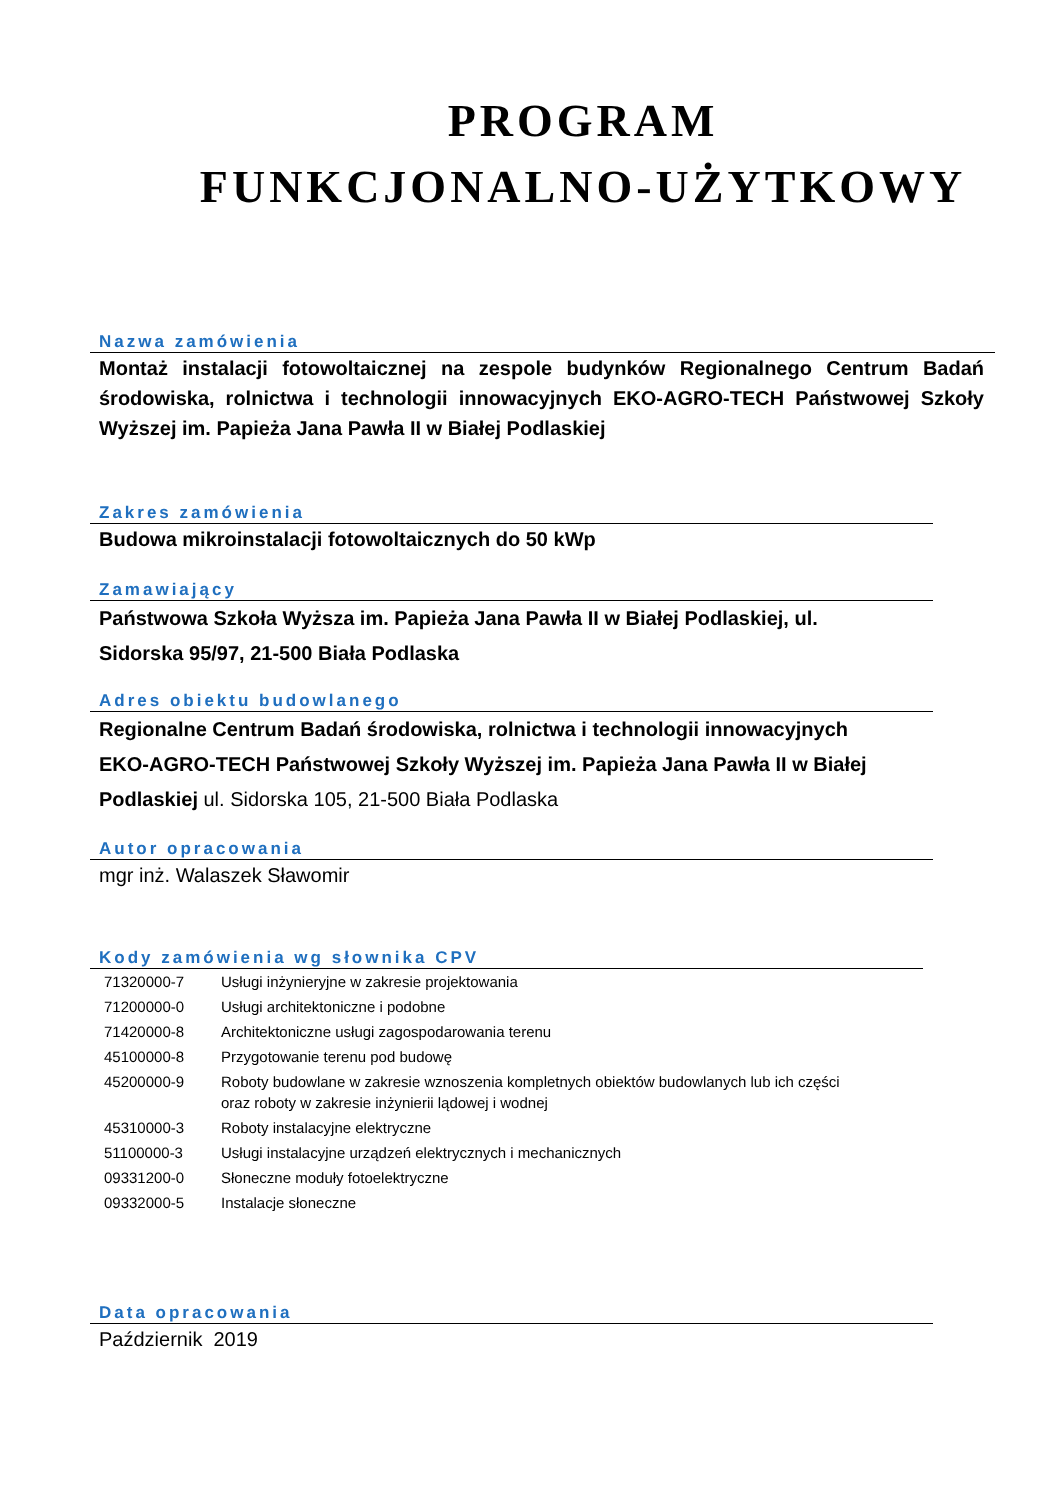PROGRAM
FUNKCJONALNO-UŻYTKOWY
Nazwa zamówienia
Montaż instalacji fotowoltaicznej na zespole budynków Regionalnego Centrum Badań środowiska, rolnictwa i technologii innowacyjnych EKO-AGRO-TECH Państwowej Szkoły Wyższej im. Papieża Jana Pawła II w Białej Podlaskiej
Zakres zamówienia
Budowa mikroinstalacji fotowoltaicznych do 50 kWp
Zamawiający
Państwowa Szkoła Wyższa im. Papieża Jana Pawła II w Białej Podlaskiej, ul. Sidorska 95/97, 21-500 Biała Podlaska
Adres obiektu budowlanego
Regionalne Centrum Badań środowiska, rolnictwa i technologii innowacyjnych EKO-AGRO-TECH Państwowej Szkoły Wyższej im. Papieża Jana Pawła II w Białej Podlaskiej ul. Sidorska 105, 21-500 Biała Podlaska
Autor opracowania
mgr inż. Walaszek Sławomir
Kody zamówienia wg słownika CPV
| 71320000-7 | Usługi inżynieryjne w zakresie projektowania |
| 71200000-0 | Usługi architektoniczne i podobne |
| 71420000-8 | Architektoniczne usługi zagospodarowania terenu |
| 45100000-8 | Przygotowanie terenu pod budowę |
| 45200000-9 | Roboty budowlane w zakresie wznoszenia kompletnych obiektów budowlanych lub ich części oraz roboty w zakresie inżynierii lądowej i wodnej |
| 45310000-3 | Roboty instalacyjne elektryczne |
| 51100000-3 | Usługi instalacyjne urządzeń elektrycznych i mechanicznych |
| 09331200-0 | Słoneczne moduły fotoelektryczne |
| 09332000-5 | Instalacje słoneczne |
Data opracowania
Październik 2019